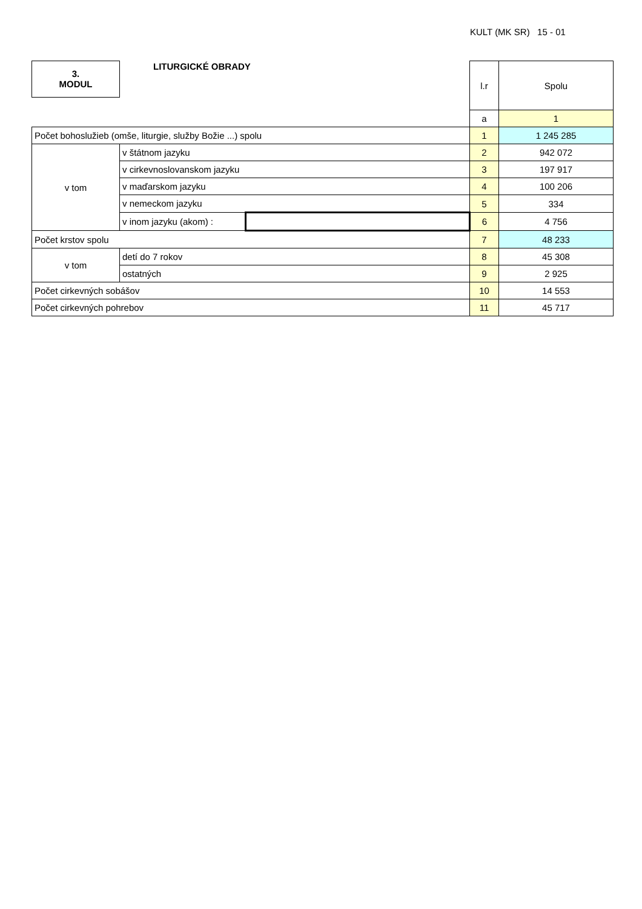KULT (MK SR) 15 - 01
| 3. MODUL | LITURGICKÉ OBRADY | | l.r | Spolu |
| | | | a | 1 |
| Počet bohoslužieb (omše, liturgie, služby Božie ...) spolu | | | 1 | 1 245 285 |
| v tom | v štátnom jazyku | | 2 | 942 072 |
| | v cirkevnoslovanskom jazyku | | 3 | 197 917 |
| | v maďarskom jazyku | | 4 | 100 206 |
| | v nemeckom jazyku | | 5 | 334 |
| | v inom jazyku (akom) : | | 6 | 4 756 |
| Počet krstov spolu | | | 7 | 48 233 |
| v tom | detí do 7 rokov | | 8 | 45 308 |
| | ostatných | | 9 | 2 925 |
| Počet cirkevných sobášov | | | 10 | 14 553 |
| Počet cirkevných pohrebov | | | 11 | 45 717 |